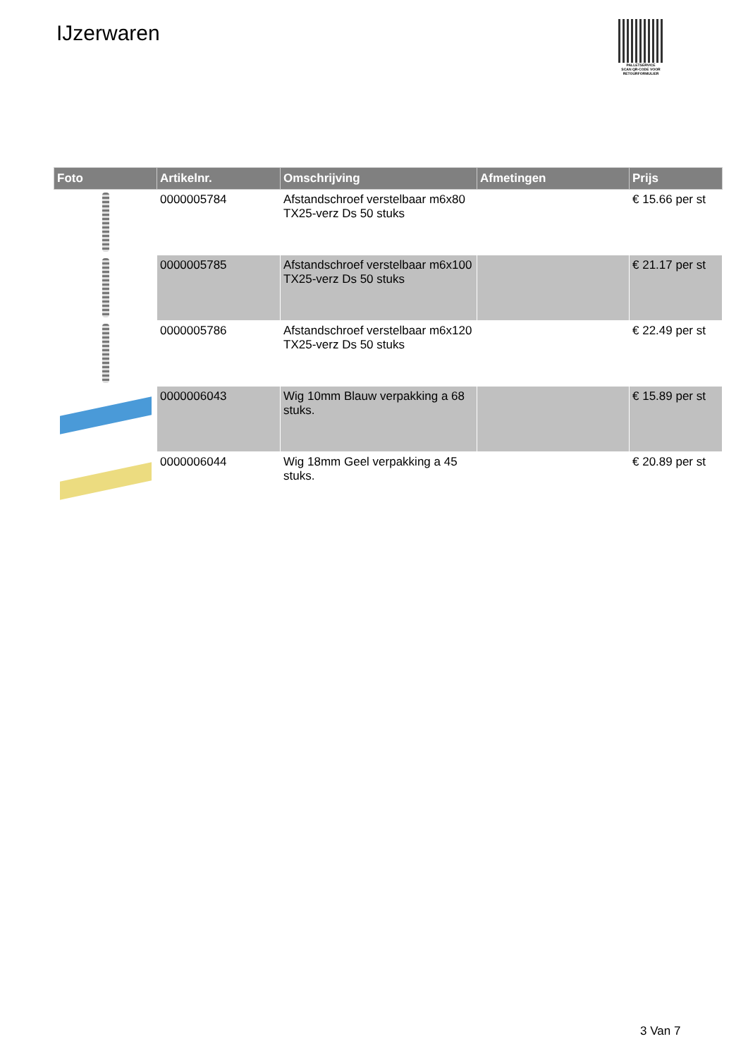IJzerwaren
PALLETSERVICE
SCAN QR-CODE VOOR RETOURFORMULIER
| Foto | Artikelnr. | Omschrijving | Afmetingen | Prijs |
| --- | --- | --- | --- | --- |
| | 0000005784 | Afstandschroef verstelbaar m6x80 TX25-verz Ds 50 stuks | | € 15.66 per st |
| | 0000005785 | Afstandschroef verstelbaar m6x100 TX25-verz Ds 50 stuks | | € 21.17 per st |
| | 0000005786 | Afstandschroef verstelbaar m6x120 TX25-verz Ds 50 stuks | | € 22.49 per st |
| | 0000006043 | Wig 10mm Blauw verpakking a 68 stuks. | | € 15.89 per st |
| | 0000006044 | Wig 18mm Geel verpakking a 45 stuks. | | € 20.89 per st |
3 Van 7